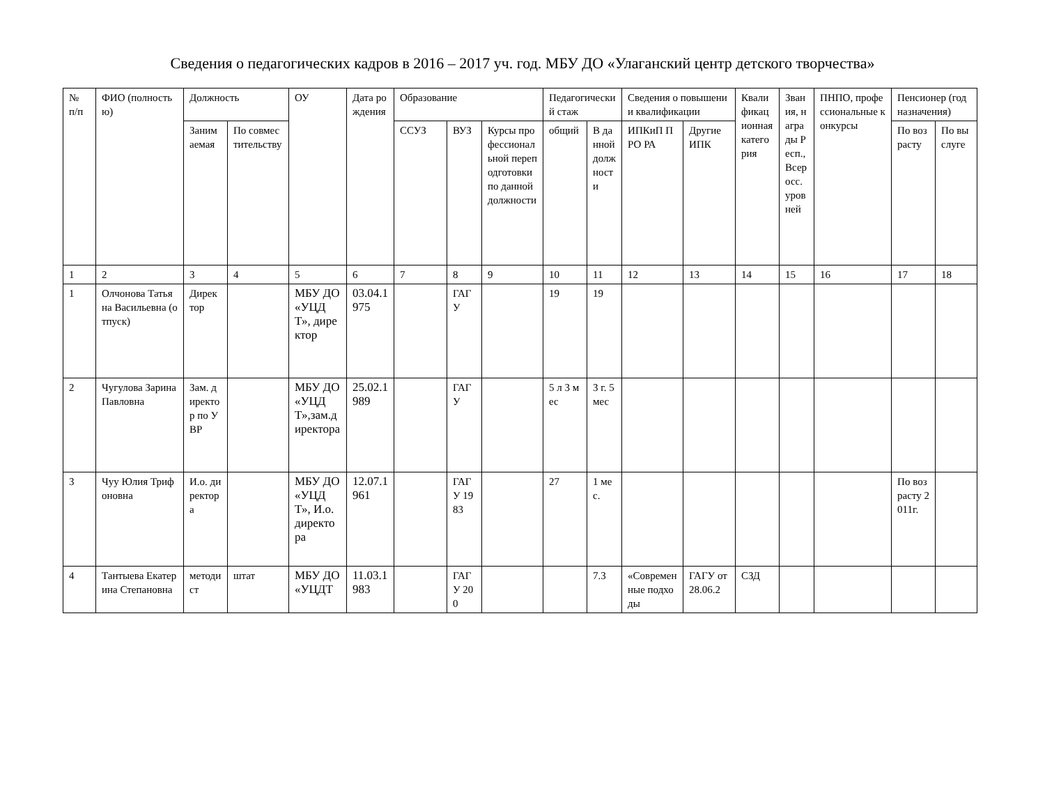Сведения о педагогических кадров в 2016 – 2017 уч. год. МБУ ДО «Улаганский центр детского творчества»
| № п/п | ФИО (полностью) | Должность | | ОУ | Дата рождения | Образование | | | Педагогический стаж | | Сведения о повышении квалификации | | Квалификационная категория | Звания, награды Респ., Всеросс. уровней | ПНПО, профессиональные конкурсы | Пенсионер (год назначения) | |
| --- | --- | --- | --- | --- | --- | --- | --- | --- | --- | --- | --- | --- | --- | --- | --- | --- | --- |
| | | Занимаемая | По совместительству | | | ССУЗ | ВУЗ | Курсы профессиональной переподготовки по данной должности | общий | В данной должности | ИПКиП ПРО РА | Другие ИПК | | | | По возрасту | По выслуге |
| 1 | 2 | 3 | 4 | 5 | 6 | 7 | 8 | 9 | 10 | 11 | 12 | 13 | 14 | 15 | 16 | 17 | 18 |
| 1 | Олчонова Татьяна Васильевна (отпуск) | Директор | | МБУ ДО «УЦДТ», директор | 03.04.1975 | | ГАГУ | | 19 | 19 | | | | | | | |
| 2 | Чугулова Зарина Павловна | Зам. директор по УВР | | МБУ ДО «УЦДТ»,зам.директора | 25.02.1989 | | ГАГУ | | 5 л 3 мес | 3 г. 5мес | | | | | | | |
| 3 | Чуу Юлия Трифоновна | И.о. директора | | МБУ ДО «УЦДТ», И.о. директора | 12.07.1961 | | ГАГУ 1983 | | 27 | 1 мес. | | | | | | По возрасту 2011г. | |
| 4 | Тантыева Екатерина Степановна | методист | штат | МБУ ДО «УЦДТ | 11.03.1983 | | ГАГУ 200 | | | 7.3 | «Современные подходы | ГАГУ от 28.06.2 | СЗД | | | | |